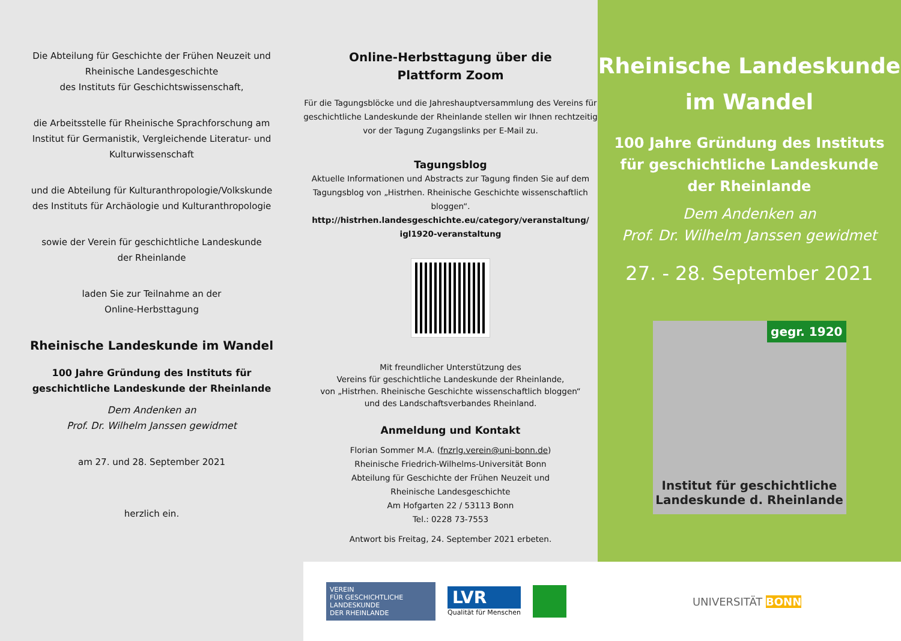Die Abteilung für Geschichte der Frühen Neuzeit und
Rheinische Landesgeschichte
des Instituts für Geschichtswissenschaft,
die Arbeitsstelle für Rheinische Sprachforschung am
Institut für Germanistik, Vergleichende Literatur- und
Kulturwissenschaft
und die Abteilung für Kulturanthropologie/Volkskunde
des Instituts für Archäologie und Kulturanthropologie
sowie der Verein für geschichtliche Landeskunde
der Rheinlande
laden Sie zur Teilnahme an der
Online-Herbsttagung
Rheinische Landeskunde im Wandel
100 Jahre Gründung des Instituts für
geschichtliche Landeskunde der Rheinlande
Dem Andenken an
Prof. Dr. Wilhelm Janssen gewidmet
am 27. und 28. September 2021
herzlich ein.
Online-Herbsttagung über die
Plattform Zoom
Für die Tagungsblöcke und die Jahreshauptversammlung des Vereins für geschichtliche Landeskunde der Rheinlande stellen wir Ihnen rechtzeitig vor der Tagung Zugangslinks per E-Mail zu.
Tagungsblog
Aktuelle Informationen und Abstracts zur Tagung finden Sie auf dem Tagungsblog von „Histrhen. Rheinische Geschichte wissenschaftlich bloggen“.
http://histrhen.landesgeschichte.eu/category/veranstaltung/ igl1920-veranstaltung
Mit freundlicher Unterstützung des
Vereins für geschichtliche Landeskunde der Rheinlande,
von „Histrhen. Rheinische Geschichte wissenschaftlich bloggen“
und des Landschaftsverbandes Rheinland.
Anmeldung und Kontakt
Florian Sommer M.A. (fnzrlg.verein@uni-bonn.de)
Rheinische Friedrich-Wilhelms-Universität Bonn
Abteilung für Geschichte der Frühen Neuzeit und
Rheinische Landesgeschichte
Am Hofgarten 22 / 53113 Bonn
Tel.: 0228 73-7553
Antwort bis Freitag, 24. September 2021 erbeten.
Rheinische Landeskunde
im Wandel
100 Jahre Gründung des Instituts
für geschichtliche Landeskunde
der Rheinlande
Dem Andenken an
Prof. Dr. Wilhelm Janssen gewidmet
27. - 28. September 2021
gegr. 1920
Institut für geschichtliche
Landeskunde d. Rheinlande
VEREIN
FÜR GESCHICHTLICHE LANDESKUNDE
DER RHEINLANDE
LVR
Qualität für Menschen
UNIVERSITÄT BONN